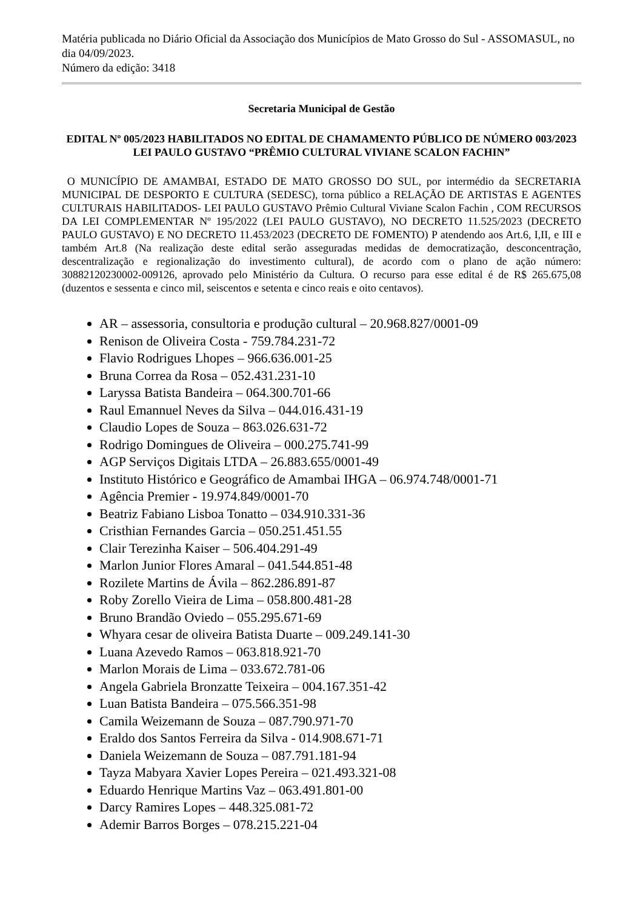Matéria publicada no Diário Oficial da Associação dos Municípios de Mato Grosso do Sul - ASSOMASUL, no dia 04/09/2023.
Número da edição: 3418
Secretaria Municipal de Gestão
EDITAL Nº 005/2023 HABILITADOS NO EDITAL DE CHAMAMENTO PÚBLICO DE NÚMERO 003/2023 LEI PAULO GUSTAVO “PRÊMIO CULTURAL VIVIANE SCALON FACHIN”
O MUNICÍPIO DE AMAMBAI, ESTADO DE MATO GROSSO DO SUL, por intermédio da SECRETARIA MUNICIPAL DE DESPORTO E CULTURA (SEDESC), torna público a RELAÇÃO DE ARTISTAS E AGENTES CULTURAIS HABILITADOS- LEI PAULO GUSTAVO Prêmio Cultural Viviane Scalon Fachin , COM RECURSOS DA LEI COMPLEMENTAR Nº 195/2022 (LEI PAULO GUSTAVO), NO DECRETO 11.525/2023 (DECRETO PAULO GUSTAVO) E NO DECRETO 11.453/2023 (DECRETO DE FOMENTO) P atendendo aos Art.6, I,II, e III e também Art.8 (Na realização deste edital serão asseguradas medidas de democratização, desconcentração, descentralização e regionalização do investimento cultural), de acordo com o plano de ação número: 30882120230002-009126, aprovado pelo Ministério da Cultura. O recurso para esse edital é de R$ 265.675,08 (duzentos e sessenta e cinco mil, seiscentos e setenta e cinco reais e oito centavos).
AR – assessoria, consultoria e produção cultural – 20.968.827/0001-09
Renison de Oliveira Costa - 759.784.231-72
Flavio Rodrigues Lhopes – 966.636.001-25
Bruna Correa da Rosa – 052.431.231-10
Laryssa Batista Bandeira – 064.300.701-66
Raul Emannuel Neves da Silva – 044.016.431-19
Claudio Lopes de Souza – 863.026.631-72
Rodrigo Domingues de Oliveira – 000.275.741-99
AGP Serviços Digitais LTDA – 26.883.655/0001-49
Instituto Histórico e Geográfico de Amambai IHGA – 06.974.748/0001-71
Agência Premier - 19.974.849/0001-70
Beatriz Fabiano Lisboa Tonatto – 034.910.331-36
Cristhian Fernandes Garcia – 050.251.451.55
Clair Terezinha Kaiser – 506.404.291-49
Marlon Junior Flores Amaral – 041.544.851-48
Rozilete Martins de Ávila – 862.286.891-87
Roby Zorello Vieira de Lima – 058.800.481-28
Bruno Brandão Oviedo – 055.295.671-69
Whyara cesar de oliveira Batista Duarte – 009.249.141-30
Luana Azevedo Ramos – 063.818.921-70
Marlon Morais de Lima – 033.672.781-06
Angela Gabriela Bronzatte Teixeira – 004.167.351-42
Luan Batista Bandeira – 075.566.351-98
Camila Weizemann de Souza – 087.790.971-70
Eraldo dos Santos Ferreira da Silva - 014.908.671-71
Daniela Weizemann de Souza – 087.791.181-94
Tayza Mabyara Xavier Lopes Pereira – 021.493.321-08
Eduardo Henrique Martins Vaz – 063.491.801-00
Darcy Ramires Lopes – 448.325.081-72
Ademir Barros Borges – 078.215.221-04